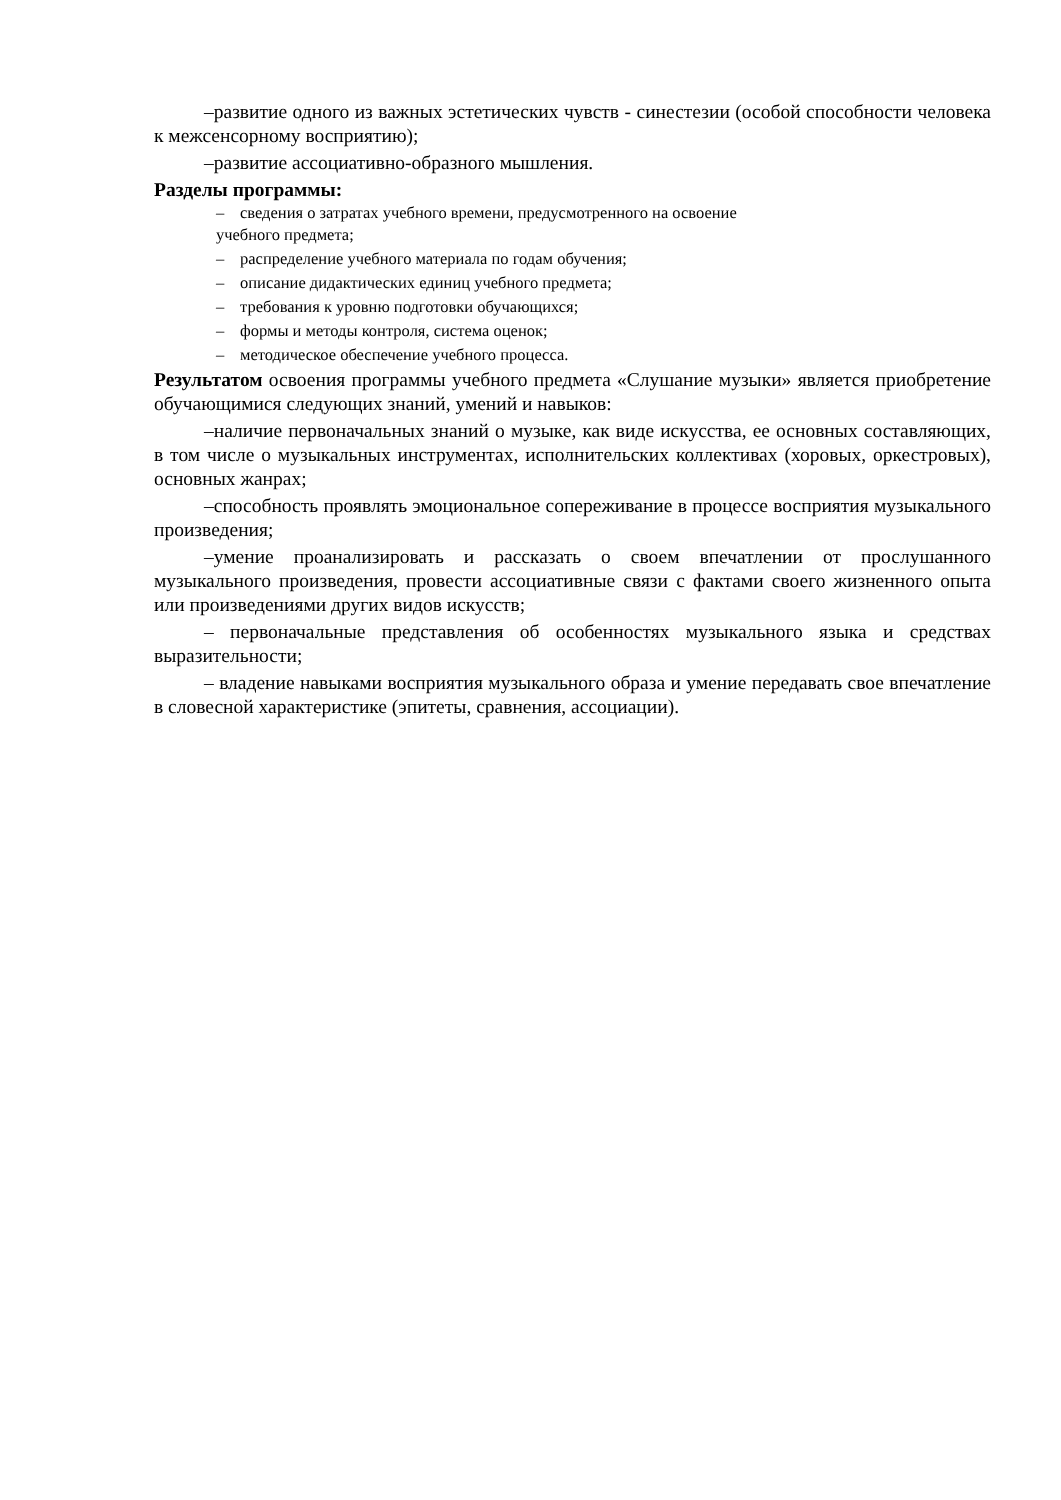–развитие одного из важных эстетических чувств - синестезии (особой способности человека к межсенсорному восприятию);
–развитие ассоциативно-образного мышления.
Разделы программы:
– сведения о затратах учебного времени, предусмотренного на освоение
учебного предмета;
– распределение учебного материала по годам обучения;
– описание дидактических единиц учебного предмета;
– требования к уровню подготовки обучающихся;
– формы и методы контроля, система оценок;
– методическое обеспечение учебного процесса.
Результатом освоения программы учебного предмета «Слушание музыки» является приобретение обучающимися следующих знаний, умений и навыков:
–наличие первоначальных знаний о музыке, как виде искусства, ее основных составляющих, в том числе о музыкальных инструментах, исполнительских коллективах (хоровых, оркестровых), основных жанрах;
–способность проявлять эмоциональное сопереживание в процессе восприятия музыкального произведения;
–умение проанализировать и рассказать о своем впечатлении от прослушанного музыкального произведения, провести ассоциативные связи с фактами своего жизненного опыта или произведениями других видов искусств;
– первоначальные представления об особенностях музыкального языка и средствах выразительности;
– владение навыками восприятия музыкального образа и умение передавать свое впечатление в словесной характеристике (эпитеты, сравнения, ассоциации).